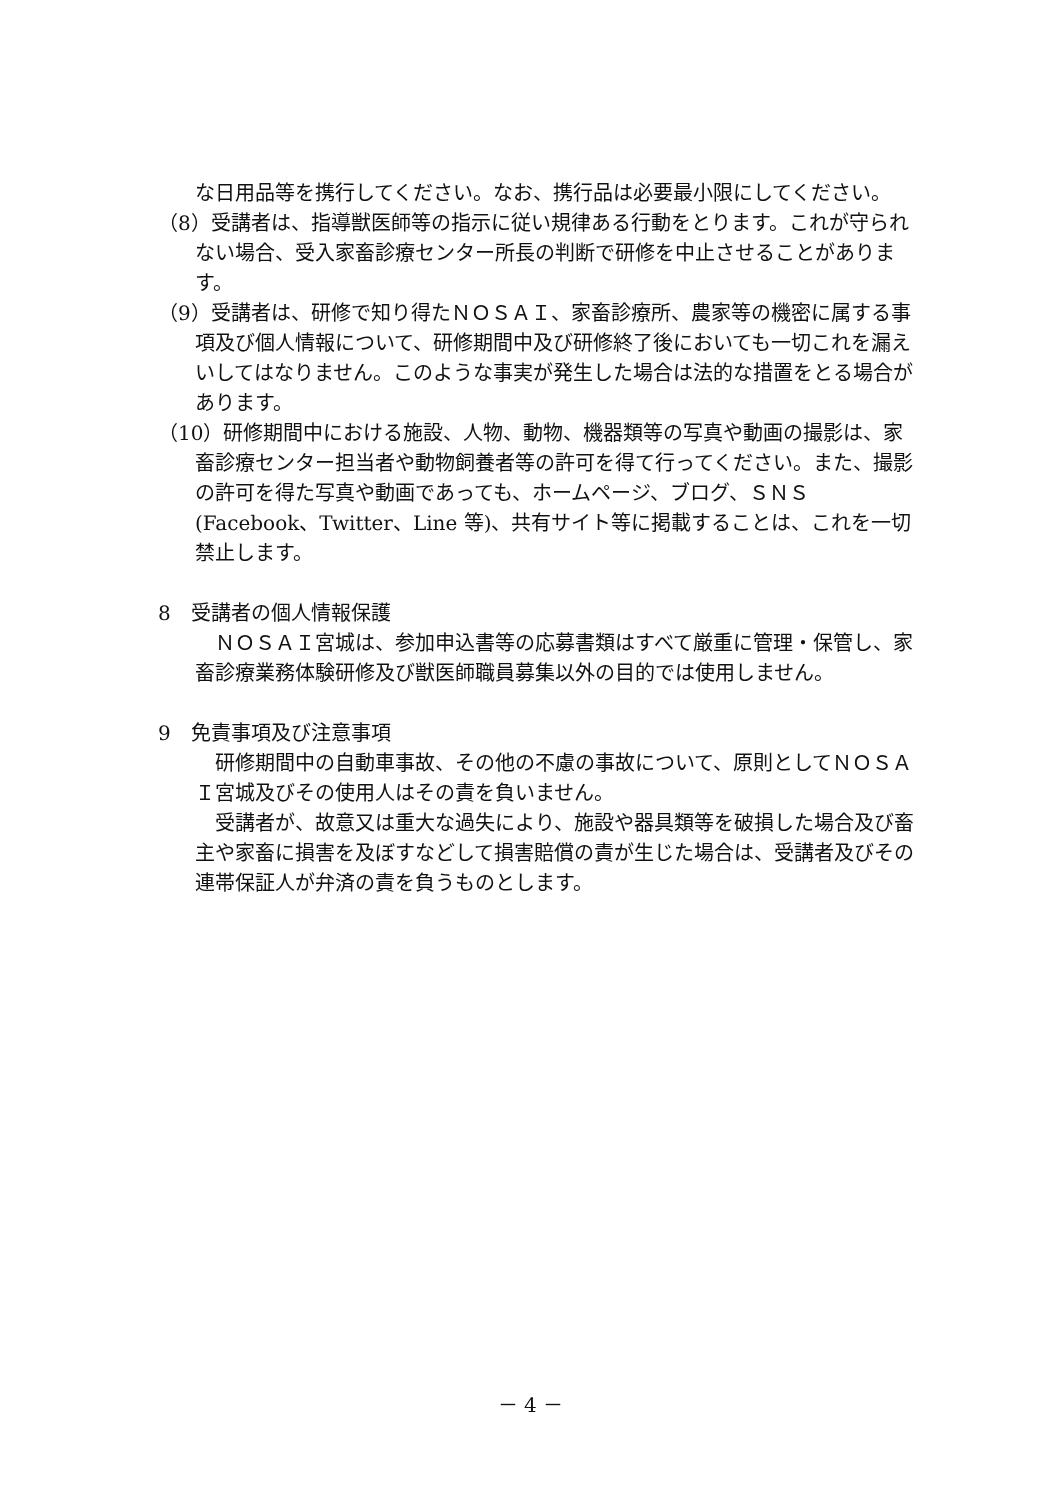な日用品等を携行してください。なお、携行品は必要最小限にしてください。
（8）受講者は、指導獣医師等の指示に従い規律ある行動をとります。これが守られない場合、受入家畜診療センター所長の判断で研修を中止させることがあります。
（9）受講者は、研修で知り得たＮＯＳＡＩ、家畜診療所、農家等の機密に属する事項及び個人情報について、研修期間中及び研修終了後においても一切これを漏えいしてはなりません。このような事実が発生した場合は法的な措置をとる場合があります。
（10）研修期間中における施設、人物、動物、機器類等の写真や動画の撮影は、家畜診療センター担当者や動物飼養者等の許可を得て行ってください。また、撮影の許可を得た写真や動画であっても、ホームページ、ブログ、ＳＮＳ(Facebook、Twitter、Line 等)、共有サイト等に掲載することは、これを一切禁止します。
8　受講者の個人情報保護
　ＮＯＳＡＩ宮城は、参加申込書等の応募書類はすべて厳重に管理・保管し、家畜診療業務体験研修及び獣医師職員募集以外の目的では使用しません。
9　免責事項及び注意事項
　研修期間中の自動車事故、その他の不慮の事故について、原則としてＮＯＳＡＩ宮城及びその使用人はその責を負いません。
　受講者が、故意又は重大な過失により、施設や器具類等を破損した場合及び畜主や家畜に損害を及ぼすなどして損害賠償の責が生じた場合は、受講者及びその連帯保証人が弁済の責を負うものとします。
－ 4 －